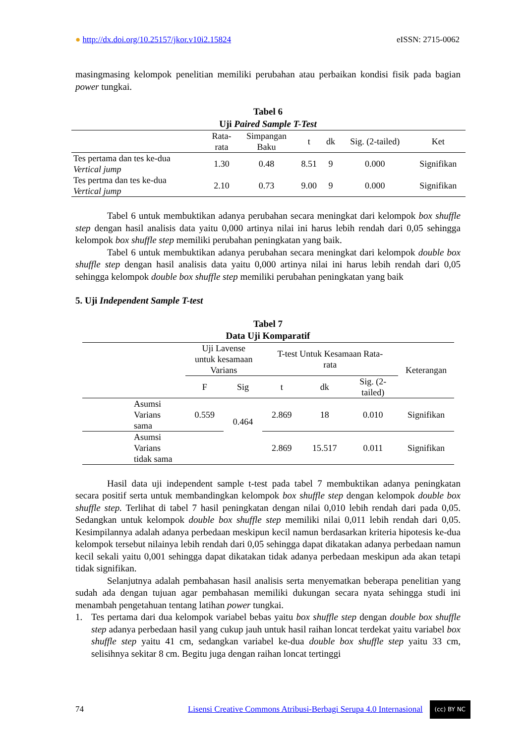● http://dx.doi.org/10.25157/jkor.v10i2.15824 eISSN: 2715-0062
masingmasing kelompok penelitian memiliki perubahan atau perbaikan kondisi fisik pada bagian power tungkai.
Tabel 6
Uji Paired Sample T-Test
| | Rata- rata | Simpangan Baku | t | dk | Sig. (2-tailed) | Ket |
| --- | --- | --- | --- | --- | --- | --- |
| Tes pertama dan tes ke-dua Vertical jump | 1.30 | 0.48 | 8.51 | 9 | 0.000 | Signifikan |
| Tes pertma dan tes ke-dua Vertical jump | 2.10 | 0.73 | 9.00 | 9 | 0.000 | Signifikan |
Tabel 6 untuk membuktikan adanya perubahan secara meningkat dari kelompok box shuffle step dengan hasil analisis data yaitu 0,000 artinya nilai ini harus lebih rendah dari 0,05 sehingga kelompok box shuffle step memiliki perubahan peningkatan yang baik.
Tabel 6 untuk membuktikan adanya perubahan secara meningkat dari kelompok double box shuffle step dengan hasil analisis data yaitu 0,000 artinya nilai ini harus lebih rendah dari 0,05 sehingga kelompok double box shuffle step memiliki perubahan peningkatan yang baik
5. Uji Independent Sample T-test
Tabel 7
Data Uji Komparatif
| | Uji Lavense untuk kesamaan Varians | | T-test Untuk Kesamaan Rata- rata | | | Keterangan |
| --- | --- | --- | --- | --- | --- | --- |
| | F | Sig | t | dk | Sig. (2- tailed) | |
| Asumsi Varians sama | 0.559 | 0.464 | 2.869 | 18 | 0.010 | Signifikan |
| Asumsi Varians tidak sama | | | 2.869 | 15.517 | 0.011 | Signifikan |
Hasil data uji independent sample t-test pada tabel 7 membuktikan adanya peningkatan secara positif serta untuk membandingkan kelompok box shuffle step dengan kelompok double box shuffle step. Terlihat di tabel 7 hasil peningkatan dengan nilai 0,010 lebih rendah dari pada 0,05. Sedangkan untuk kelompok double box shuffle step memiliki nilai 0,011 lebih rendah dari 0,05. Kesimpilannya adalah adanya perbedaan meskipun kecil namun berdasarkan kriteria hipotesis ke-dua kelompok tersebut nilainya lebih rendah dari 0,05 sehingga dapat dikatakan adanya perbedaan namun kecil sekali yaitu 0,001 sehingga dapat dikatakan tidak adanya perbedaan meskipun ada akan tetapi tidak signifikan.
Selanjutnya adalah pembahasan hasil analisis serta menyematkan beberapa penelitian yang sudah ada dengan tujuan agar pembahasan memiliki dukungan secara nyata sehingga studi ini menambah pengetahuan tentang latihan power tungkai.
1. Tes pertama dari dua kelompok variabel bebas yaitu box shuffle step dengan double box shuffle step adanya perbedaan hasil yang cukup jauh untuk hasil raihan loncat terdekat yaitu variabel box shuffle step yaitu 41 cm, sedangkan variabel ke-dua double box shuffle step yaitu 33 cm, selisihnya sekitar 8 cm. Begitu juga dengan raihan loncat tertinggi
74 Lisensi Creative Commons Atribusi-Berbagi Serupa 4.0 Internasional (cc) BY NC